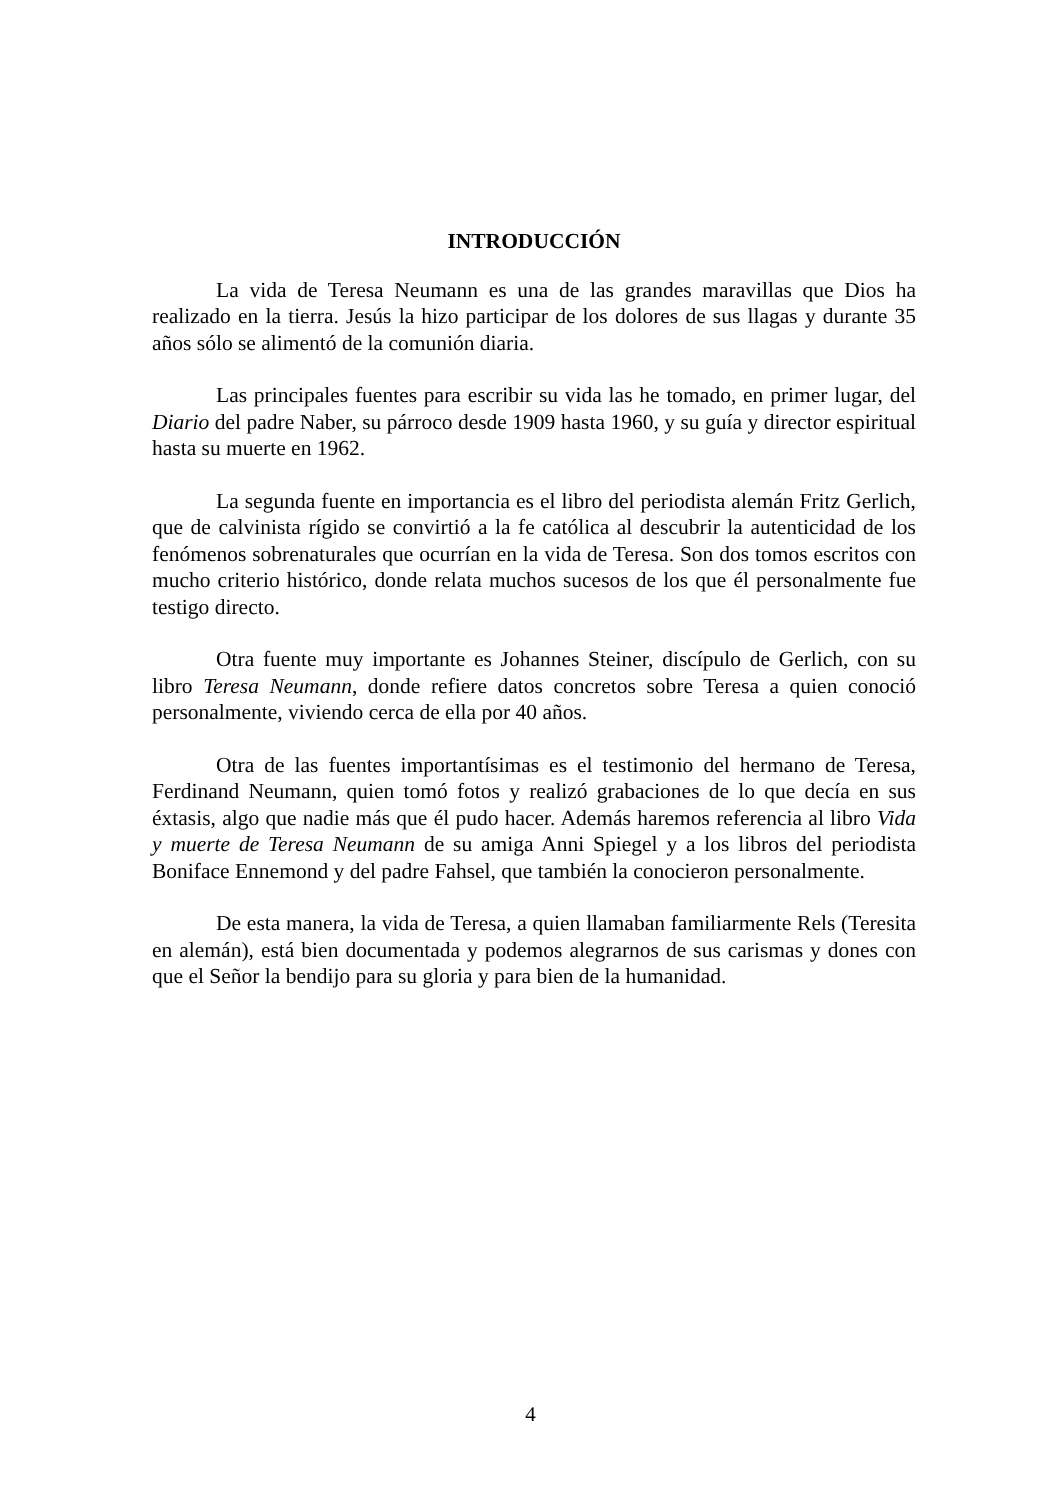INTRODUCCIÓN
La vida de Teresa Neumann es una de las grandes maravillas que Dios ha realizado en la tierra. Jesús la hizo participar de los dolores de sus llagas y durante 35 años sólo se alimentó de la comunión diaria.
Las principales fuentes para escribir su vida las he tomado, en primer lugar, del Diario del padre Naber, su párroco desde 1909 hasta 1960, y su guía y director espiritual hasta su muerte en 1962.
La segunda fuente en importancia es el libro del periodista alemán Fritz Gerlich, que de calvinista rígido se convirtió a la fe católica al descubrir la autenticidad de los fenómenos sobrenaturales que ocurrían en la vida de Teresa. Son dos tomos escritos con mucho criterio histórico, donde relata muchos sucesos de los que él personalmente fue testigo directo.
Otra fuente muy importante es Johannes Steiner, discípulo de Gerlich, con su libro Teresa Neumann, donde refiere datos concretos sobre Teresa a quien conoció personalmente, viviendo cerca de ella por 40 años.
Otra de las fuentes importantísimas es el testimonio del hermano de Teresa, Ferdinand Neumann, quien tomó fotos y realizó grabaciones de lo que decía en sus éxtasis, algo que nadie más que él pudo hacer. Además haremos referencia al libro Vida y muerte de Teresa Neumann de su amiga Anni Spiegel y a los libros del periodista Boniface Ennemond y del padre Fahsel, que también la conocieron personalmente.
De esta manera, la vida de Teresa, a quien llamaban familiarmente Rels (Teresita en alemán), está bien documentada y podemos alegrarnos de sus carismas y dones con que el Señor la bendijo para su gloria y para bien de la humanidad.
4